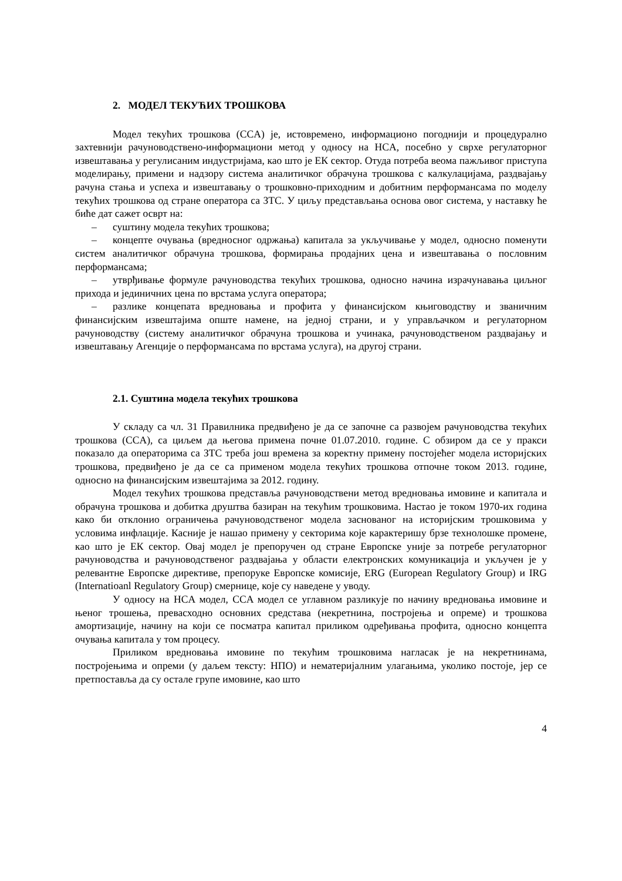2. МОДЕЛ ТЕКУЋИХ ТРОШКОВА
Модел текућих трошкова (CCA) је, истовремено, информационо погоднији и процедурално захтевнији рачуноводствено-информациони метод у односу на HCA, посебно у сврхе регулаторног извештавања у регулисаним индустријама, као што је ЕК сектор. Отуда потреба веома пажљивог приступа моделирању, примени и надзору система аналитичког обрачуна трошкова с калкулацијама, раздвајању рачуна стања и успеха и извештавању о трошковно-приходним и добитним перформансама по моделу текућих трошкова од стране оператора са ЗТС. У циљу представљања основа овог система, у наставку ће биће дат сажет осврт на:
– суштину модела текућих трошкова;
– концепте очувања (вредносног одржања) капитала за укључивање у модел, односно поменути систем аналитичког обрачуна трошкова, формирања продајних цена и извештавања о пословним перформансама;
– утврђивање формуле рачуноводства текућих трошкова, односно начина израчунавања циљног прихода и јединичних цена по врстама услуга оператора;
– разлике концепата вредновања и профита у финансијском књиговодству и званичним финансијским извештајима опште намене, на једној страни, и у управљачком и регулаторном рачуноводству (систему аналитичког обрачуна трошкова и учинака, рачуноводственом раздвајању и извештавању Агенције о перформансама по врстама услуга), на другој страни.
2.1. Суштина модела текућих трошкова
У складу са чл. 31 Правилника предвиђено је да се започне са развојем рачуноводства текућих трошкова (CCA), са циљем да његова примена почне 01.07.2010. године. С обзиром да се у пракси показало да операторима са ЗТС треба још времена за коректну примену постојећег модела историјских трошкова, предвиђено је да се са применом модела текућих трошкова отпочне током 2013. године, односно на финансијским извештајима за 2012. годину.
Модел текућих трошкова представља рачуноводствени метод вредновања имовине и капитала и обрачуна трошкова и добитка друштва базиран на текућим трошковима. Настао је током 1970-их година како би отклонио ограничења рачуноводственог модела заснованог на историјским трошковима у условима инфлације. Касније је нашао примену у секторима које карактеришу брзе технолошке промене, као што је ЕК сектор. Овај модел је препоручен од стране Европске уније за потребе регулаторног рачуноводства и рачуноводственог раздвајања у области електронских комуникација и укључен је у релевантне Европске директиве, препоруке Европске комисије, ERG (European Regulatory Group) и IRG (Internatioanl Regulatory Group) смернице, које су наведене у уводу.
У односу на HCA модел, CCA модел се углавном разликује по начину вредновања имовине и њеног трошења, превасходно основних средстава (некретнина, постројења и опреме) и трошкова амортизације, начину на који се посматра капитал приликом одређивања профита, односно концепта очувања капитала у том процесу.
Приликом вредновања имовине по текућим трошковима нагласак је на некретнинама, постројењима и опреми (у даљем тексту: НПО) и нематеријалним улагањима, уколико постоје, јер се претпоставља да су остале групе имовине, као што
4